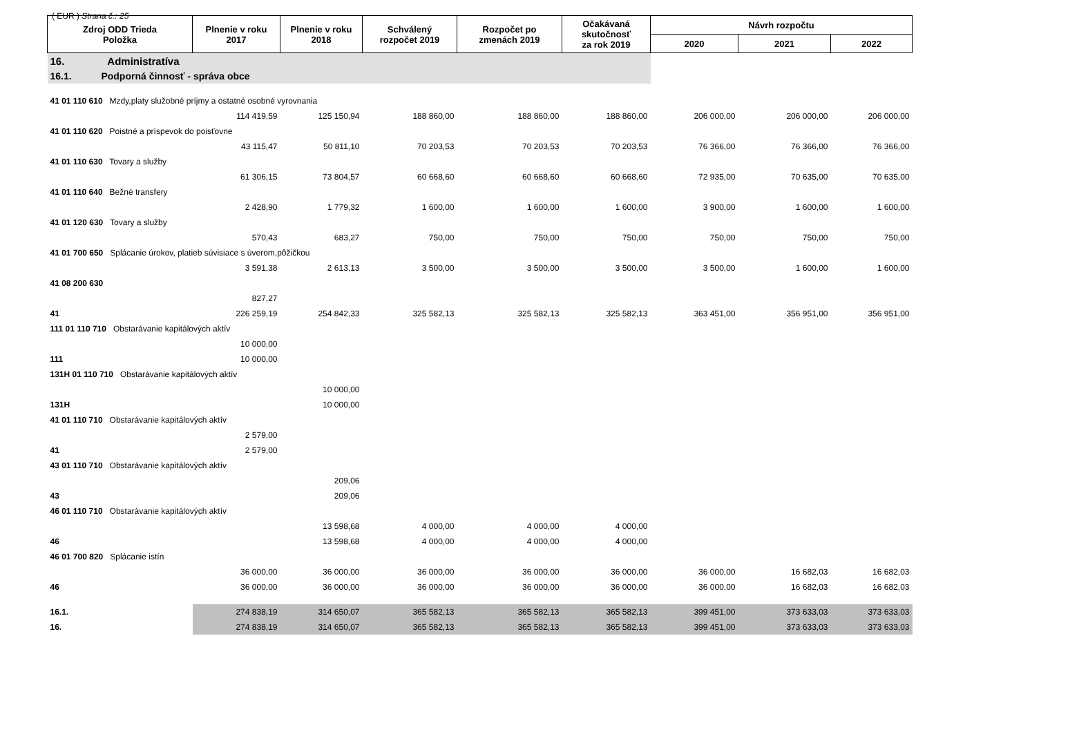( EUR ) Strana č.: 25
| Zdroj ODD Trieda Položka | Plnenie v roku 2017 | Plnenie v roku 2018 | Schválený rozpočet 2019 | Rozpočet po zmenách 2019 | Očakávaná skutočnosť za rok 2019 | Návrh rozpočtu | | |
| --- | --- | --- | --- | --- | --- | --- | --- | --- |
| | | | | | | 2020 | 2021 | 2022 |
| 16. Administratíva | | | | | | | | |
| 16.1. Podporná činnosť - správa obce | | | | | | | | |
| 41 01 110 610 Mzdy,platy služobné príjmy a ostatné osobné vyrovnania | | | | | | | | |
| | 114 419,59 | 125 150,94 | 188 860,00 | 188 860,00 | 188 860,00 | 206 000,00 | 206 000,00 | 206 000,00 |
| 41 01 110 620 Poistné a príspevok do poisťovne | | | | | | | | |
| | 43 115,47 | 50 811,10 | 70 203,53 | 70 203,53 | 70 203,53 | 76 366,00 | 76 366,00 | 76 366,00 |
| 41 01 110 630 Tovary a služby | | | | | | | | |
| | 61 306,15 | 73 804,57 | 60 668,60 | 60 668,60 | 60 668,60 | 72 935,00 | 70 635,00 | 70 635,00 |
| 41 01 110 640 Bežné transfery | | | | | | | | |
| | 2 428,90 | 1 779,32 | 1 600,00 | 1 600,00 | 1 600,00 | 3 900,00 | 1 600,00 | 1 600,00 |
| 41 01 120 630 Tovary a služby | | | | | | | | |
| | 570,43 | 683,27 | 750,00 | 750,00 | 750,00 | 750,00 | 750,00 | 750,00 |
| 41 01 700 650 Splácanie úrokov, platieb súvisiace s úverom,pôžičkou | | | | | | | | |
| | 3 591,38 | 2 613,13 | 3 500,00 | 3 500,00 | 3 500,00 | 3 500,00 | 1 600,00 | 1 600,00 |
| 41 08 200 630 | | | | | | | | |
| | 827,27 | | | | | | | |
| 41 | 226 259,19 | 254 842,33 | 325 582,13 | 325 582,13 | 325 582,13 | 363 451,00 | 356 951,00 | 356 951,00 |
| 111 01 110 710 Obstarávanie kapitálových aktív | | | | | | | | |
| | 10 000,00 | | | | | | | |
| 111 | 10 000,00 | | | | | | | |
| 131H 01 110 710 Obstarávanie kapitálových aktív | | | | | | | | |
| | | 10 000,00 | | | | | | |
| 131H | | 10 000,00 | | | | | | |
| 41 01 110 710 Obstarávanie kapitálových aktív | | | | | | | | |
| | 2 579,00 | | | | | | | |
| 41 | 2 579,00 | | | | | | | |
| 43 01 110 710 Obstarávanie kapitálových aktív | | | | | | | | |
| | | 209,06 | | | | | | |
| 43 | | 209,06 | | | | | | |
| 46 01 110 710 Obstarávanie kapitálových aktív | | | | | | | | |
| | | 13 598,68 | 4 000,00 | 4 000,00 | 4 000,00 | | | |
| 46 | | 13 598,68 | 4 000,00 | 4 000,00 | 4 000,00 | | | |
| 46 01 700 820 Splácanie istín | | | | | | | | |
| | 36 000,00 | 36 000,00 | 36 000,00 | 36 000,00 | 36 000,00 | 36 000,00 | 16 682,03 | 16 682,03 |
| 46 | 36 000,00 | 36 000,00 | 36 000,00 | 36 000,00 | 36 000,00 | 36 000,00 | 16 682,03 | 16 682,03 |
| 16.1. | 274 838,19 | 314 650,07 | 365 582,13 | 365 582,13 | 365 582,13 | 399 451,00 | 373 633,03 | 373 633,03 |
| 16. | 274 838,19 | 314 650,07 | 365 582,13 | 365 582,13 | 365 582,13 | 399 451,00 | 373 633,03 | 373 633,03 |